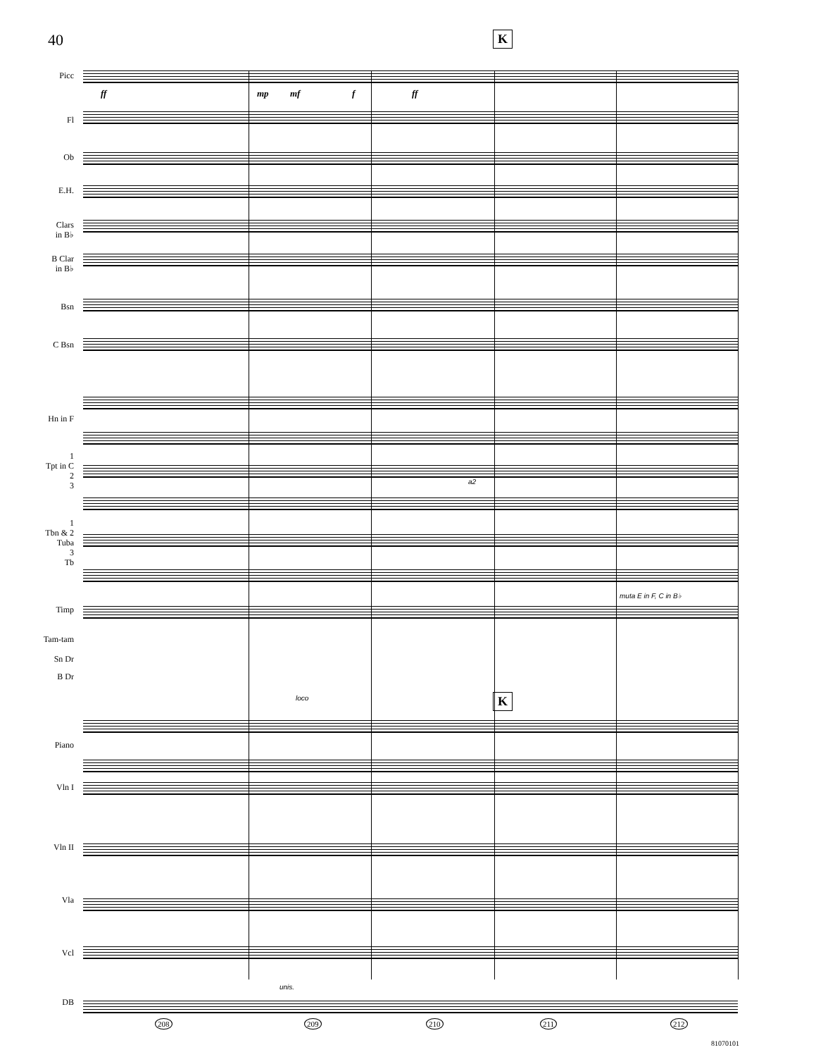40 K
Picc
Fl
Ob
E.H.
Clars
in B♭
B Clar
in B♭
Bsn
C Bsn
Hn in F
1
Tpt in C
2
3
1
Tbn & 2
Tuba
3
Tb
Timp
Tam-tam
Sn Dr
B Dr
Piano
Vln I
Vln II
Vla
Vcl
DB
ff mp mf f ff
a2
muta E in F, C in B♭
loco
unis.
K
208 209 210 211 212
81070101